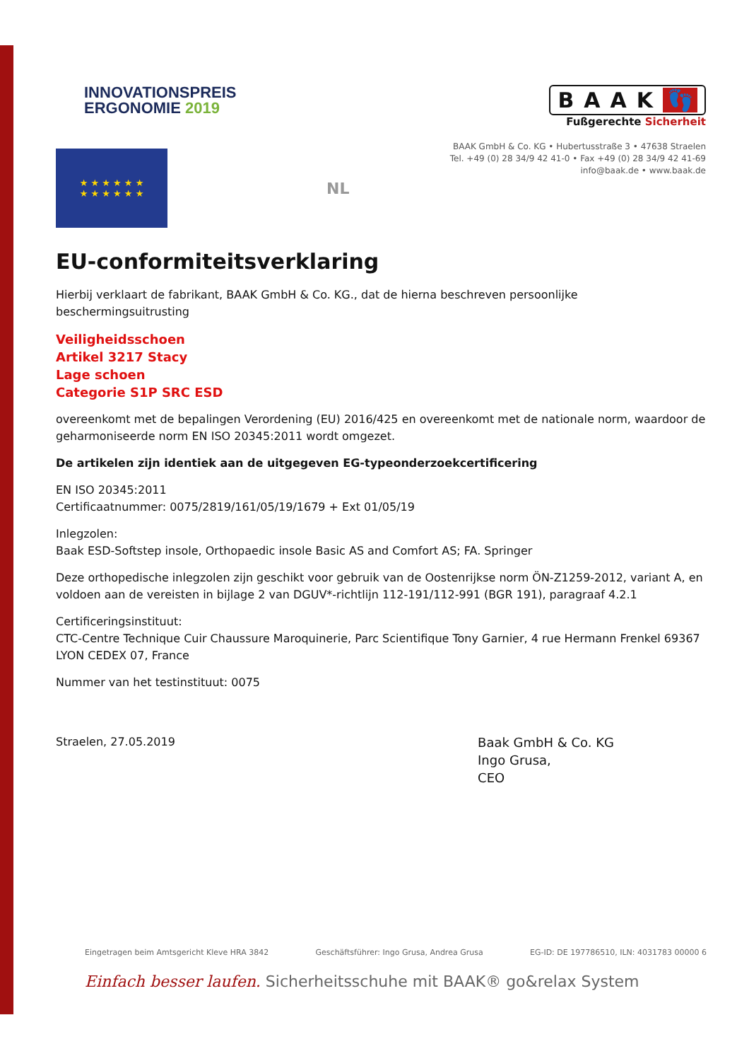INNOVATIONSPREIS
ERGONOMIE 2019
BAAK 👣
Fußgerechte Sicherheit
BAAK GmbH & Co. KG • Hubertusstraße 3 • 47638 Straelen
Tel. +49 (0) 28 34/9 42 41-0 • Fax +49 (0) 28 34/9 42 41-69
info@baak.de • www.baak.de
★ ★ ★ ★ ★ ★
★ ★ ★ ★ ★ ★
NL
EU-conformiteitsverklaring
Hierbij verklaart de fabrikant, BAAK GmbH & Co. KG., dat de hierna beschreven persoonlijke
beschermingsuitrusting
Veiligheidsschoen
Artikel 3217 Stacy
Lage schoen
Categorie S1P SRC ESD
overeenkomt met de bepalingen Verordening (EU) 2016/425 en overeenkomt met de nationale norm, waardoor de geharmoniseerde norm EN ISO 20345:2011 wordt omgezet.
De artikelen zijn identiek aan de uitgegeven EG-typeonderzoekcertificering
EN ISO 20345:2011
Certificaatnummer: 0075/2819/161/05/19/1679 + Ext 01/05/19
Inlegzolen:
Baak ESD-Softstep insole, Orthopaedic insole Basic AS and Comfort AS; FA. Springer
Deze orthopedische inlegzolen zijn geschikt voor gebruik van de Oostenrijkse norm ÖN-Z1259-2012, variant A, en voldoen aan de vereisten in bijlage 2 van DGUV*-richtlijn 112-191/112-991 (BGR 191), paragraaf 4.2.1
Certificeringsinstituut:
CTC-Centre Technique Cuir Chaussure Maroquinerie, Parc Scientifique Tony Garnier, 4 rue Hermann Frenkel 69367 LYON CEDEX 07, France
Nummer van het testinstituut: 0075
Straelen, 27.05.2019
Baak GmbH & Co. KG
Ingo Grusa,
CEO
Eingetragen beim Amtsgericht Kleve HRA 3842 Geschäftsführer: Ingo Grusa, Andrea Grusa EG-ID: DE 197786510, ILN: 4031783 00000 6
Einfach besser laufen. Sicherheitsschuhe mit BAAK® go&relax System